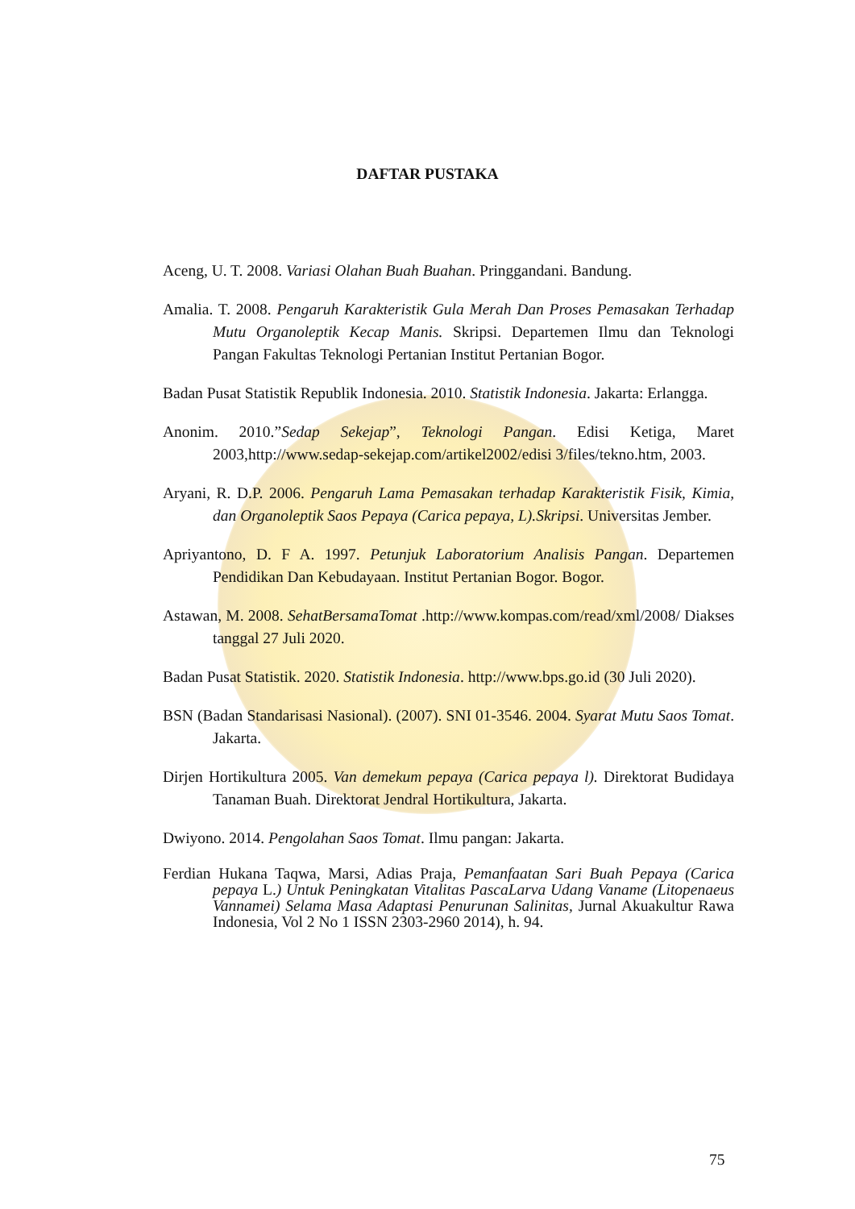DAFTAR PUSTAKA
Aceng, U. T. 2008. Variasi Olahan Buah Buahan. Pringgandani. Bandung.
Amalia. T. 2008. Pengaruh Karakteristik Gula Merah Dan Proses Pemasakan Terhadap Mutu Organoleptik Kecap Manis. Skripsi. Departemen Ilmu dan Teknologi Pangan Fakultas Teknologi Pertanian Institut Pertanian Bogor.
Badan Pusat Statistik Republik Indonesia. 2010. Statistik Indonesia. Jakarta: Erlangga.
Anonim. 2010.”Sedap Sekejap”, Teknologi Pangan. Edisi Ketiga, Maret 2003,http://www.sedap-sekejap.com/artikel2002/edisi 3/files/tekno.htm, 2003.
Aryani, R. D.P. 2006. Pengaruh Lama Pemasakan terhadap Karakteristik Fisik, Kimia, dan Organoleptik Saos Pepaya (Carica pepaya, L).Skripsi. Universitas Jember.
Apriyantono, D. F A. 1997. Petunjuk Laboratorium Analisis Pangan. Departemen Pendidikan Dan Kebudayaan. Institut Pertanian Bogor. Bogor.
Astawan, M. 2008. SehatBersamaTomat .http://www.kompas.com/read/xml/2008/ Diakses tanggal 27 Juli 2020.
Badan Pusat Statistik. 2020. Statistik Indonesia. http://www.bps.go.id (30 Juli 2020).
BSN (Badan Standarisasi Nasional). (2007). SNI 01-3546. 2004. Syarat Mutu Saos Tomat. Jakarta.
Dirjen Hortikultura 2005. Van demekum pepaya (Carica pepaya l). Direktorat Budidaya Tanaman Buah. Direktorat Jendral Hortikultura, Jakarta.
Dwiyono. 2014. Pengolahan Saos Tomat. Ilmu pangan: Jakarta.
Ferdian Hukana Taqwa, Marsi, Adias Praja, Pemanfaatan Sari Buah Pepaya (Carica pepaya L.) Untuk Peningkatan Vitalitas PascaLarva Udang Vaname (Litopenaeus Vannamei) Selama Masa Adaptasi Penurunan Salinitas, Jurnal Akuakultur Rawa Indonesia, Vol 2 No 1 ISSN 2303-2960 2014), h. 94.
75